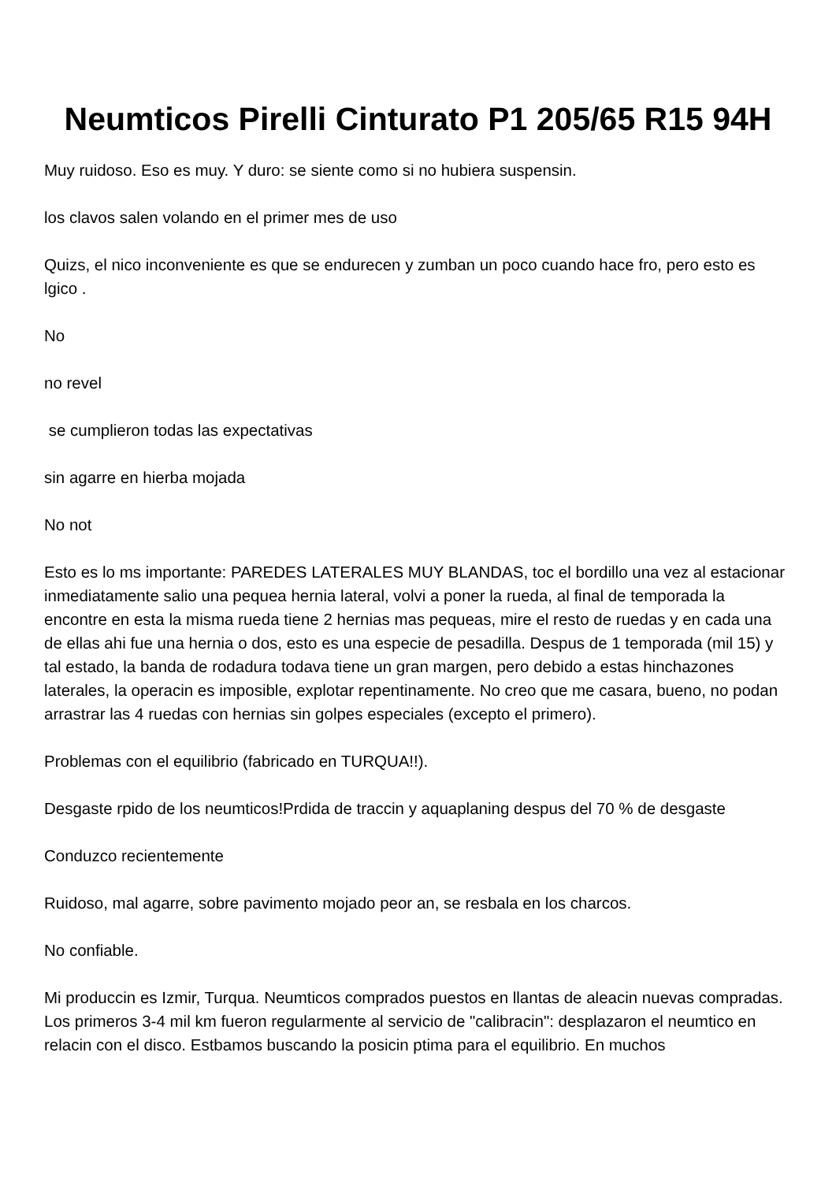Neumticos Pirelli Cinturato P1 205/65 R15 94H
Muy ruidoso. Eso es muy. Y duro: se siente como si no hubiera suspensin.
los clavos salen volando en el primer mes de uso
Quizs, el nico inconveniente es que se endurecen y zumban un poco cuando hace fro, pero esto es lgico .
No
no revel
se cumplieron todas las expectativas
sin agarre en hierba mojada
No not
Esto es lo ms importante: PAREDES LATERALES MUY BLANDAS, toc el bordillo una vez al estacionar inmediatamente salio una pequea hernia lateral, volvi a poner la rueda, al final de temporada la encontre en esta la misma rueda tiene 2 hernias mas pequeas, mire el resto de ruedas y en cada una de ellas ahi fue una hernia o dos, esto es una especie de pesadilla. Despus de 1 temporada (mil 15) y tal estado, la banda de rodadura todava tiene un gran margen, pero debido a estas hinchazones laterales, la operacin es imposible, explotar repentinamente. No creo que me casara, bueno, no podan arrastrar las 4 ruedas con hernias sin golpes especiales (excepto el primero).
Problemas con el equilibrio (fabricado en TURQUA!!).
Desgaste rpido de los neumticos!Prdida de traccin y aquaplaning despus del 70 % de desgaste
Conduzco recientemente
Ruidoso, mal agarre, sobre pavimento mojado peor an, se resbala en los charcos.
No confiable.
Mi produccin es Izmir, Turqua. Neumticos comprados puestos en llantas de aleacin nuevas compradas. Los primeros 3-4 mil km fueron regularmente al servicio de "calibracin": desplazaron el neumtico en relacin con el disco. Estbamos buscando la posicin ptima para el equilibrio. En muchos